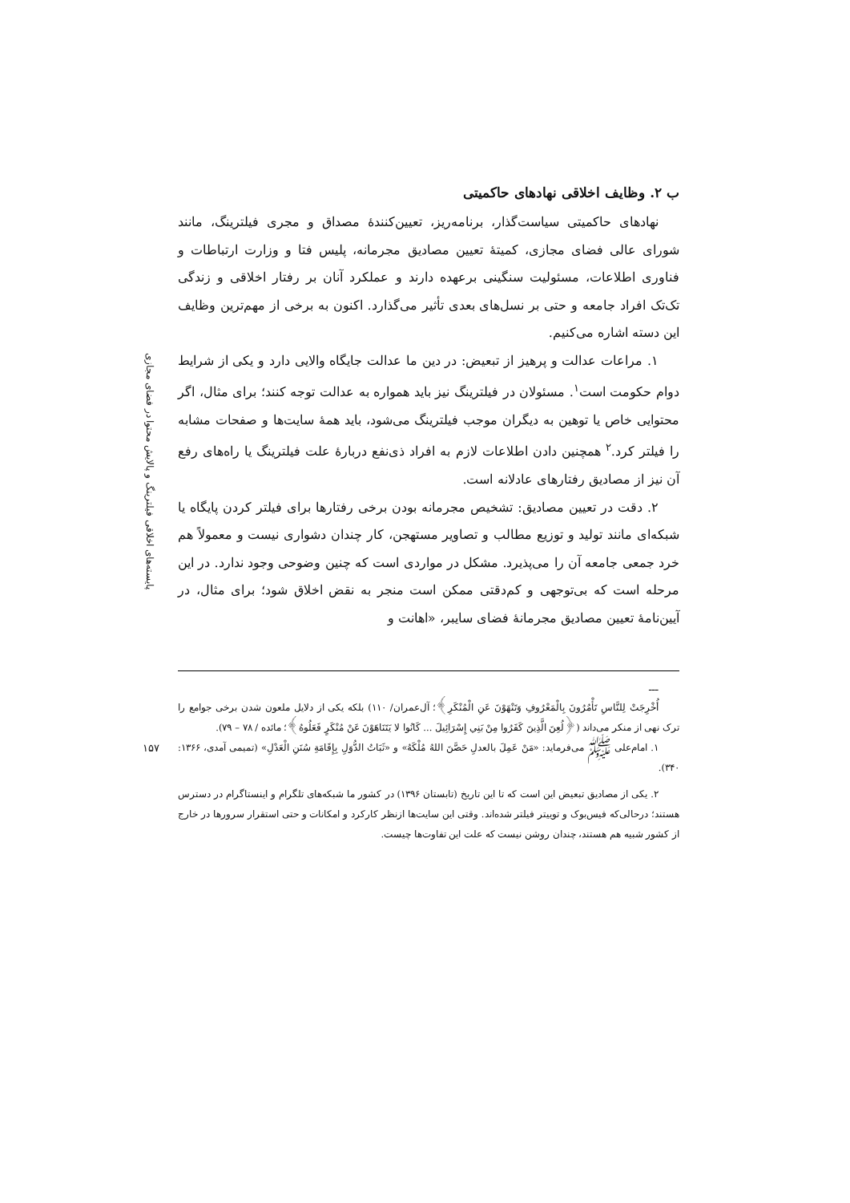پایسته‌های اخلاقی فیلترینگ و پالایش محتوا در فضای مجازی
۱۵۷
ب ۲. وظایف اخلاقی نهادهای حاکمیتی
نهادهای حاکمیتی سیاست‌گذار، برنامه‌ریز، تعیین‌کنندهٔ مصداق و مجری فیلترینگ، مانند شورای عالی فضای مجازی، کمیتهٔ تعیین مصادیق مجرمانه، پلیس فتا و وزارت ارتباطات و فناوری اطلاعات، مسئولیت سنگینی برعهده دارند و عملکرد آنان بر رفتار اخلاقی و زندگی تک‌تک افراد جامعه و حتی بر نسل‌های بعدی تأثیر می‌گذارد. اکنون به برخی از مهم‌ترین وظایف این دسته اشاره می‌کنیم.
۱. مراعات عدالت و پرهیز از تبعیض: در دین ما عدالت جایگاه والایی دارد و یکی از شرایط دوام حکومت است<sup>۱</sup>. مسئولان در فیلترینگ نیز باید همواره به عدالت توجه کنند؛ برای مثال، اگر محتوایی خاص یا توهین به دیگران موجب فیلترینگ می‌شود، باید همهٔ سایت‌ها و صفحات مشابه را فیلتر کرد.<sup>۲</sup> همچنین دادن اطلاعات لازم به افراد ذی‌نفع دربارهٔ علت فیلترینگ یا راه‌های رفع آن نیز از مصادیق رفتارهای عادلانه است.
۲. دقت در تعیین مصادیق: تشخیص مجرمانه بودن برخی رفتارها برای فیلتر کردن پایگاه یا شبکه‌ای مانند تولید و توزیع مطالب و تصاویر مستهجن، کار چندان دشواری نیست و معمولاً هم خرد جمعی جامعه آن را می‌پذیرد. مشکل در مواردی است که چنین وضوحی وجود ندارد. در این مرحله است که بی‌توجهی و کم‌دقتی ممکن است منجر به نقض اخلاق شود؛ برای مثال، در آیین‌نامهٔ تعیین مصادیق مجرمانهٔ فضای سایبر، «اهانت و
ـــ
أُخْرِجَتْ لِلنَّاسِ تَأْمُرُونَ بِالْمَعْرُوفِ وَتَنْهَوْنَ عَنِ الْمُنْكَرِ﴾؛ آل‌عمران/ ۱۱۰) بلکه یکی از دلایل ملعون شدن برخی جوامع را ترک نهی از منکر می‌داند (﴿لُعِنَ الَّذِينَ كَفَرُوا مِنْ بَنِي إِسْرَائِيلَ ... كَانُوا لا يَتَنَاهَوْنَ عَنْ مُنْكَرٍ فَعَلُوهُ﴾؛ مائده / ۷۸ – ۷۹).
۱. امام‌علی ﷺ می‌فرماید: «مَنْ عَمِلَ بالعدلِ حَصَّنَ اللهُ مُلْكَهُ» و «ثَبَاتُ الدُّوَلِ بِإِقَامَةِ سُنَنِ الْعَدْلِ» (تمیمی آمدی، ۱۳۶۶: ۳۴۰).
۲. یکی از مصادیق تبعیض این است که تا این تاریخ (تابستان ۱۳۹۶) در کشور ما شبکه‌های تلگرام و اینستاگرام در دسترس هستند؛ درحالی‌که فیس‌بوک و توییتر فیلتر شده‌اند. وقتی این سایت‌ها ازنظر کارکرد و امکانات و حتی استقرار سرورها در خارج از کشور شبیه هم هستند، چندان روشن نیست که علت این تفاوت‌ها چیست.